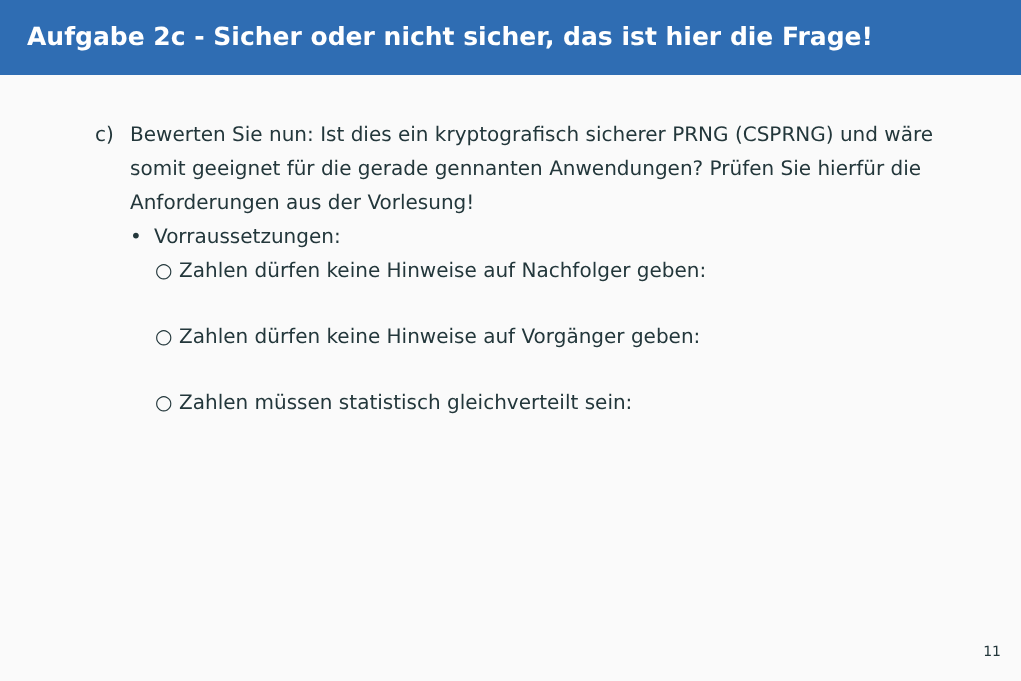Aufgabe 2c - Sicher oder nicht sicher, das ist hier die Frage!
c) Bewerten Sie nun: Ist dies ein kryptografisch sicherer PRNG (CSPRNG) und wäre somit geeignet für die gerade gennanten Anwendungen? Prüfen Sie hierfür die Anforderungen aus der Vorlesung!
• Vorraussetzungen:
○ Zahlen dürfen keine Hinweise auf Nachfolger geben:
○ Zahlen dürfen keine Hinweise auf Vorgänger geben:
○ Zahlen müssen statistisch gleichverteilt sein:
11